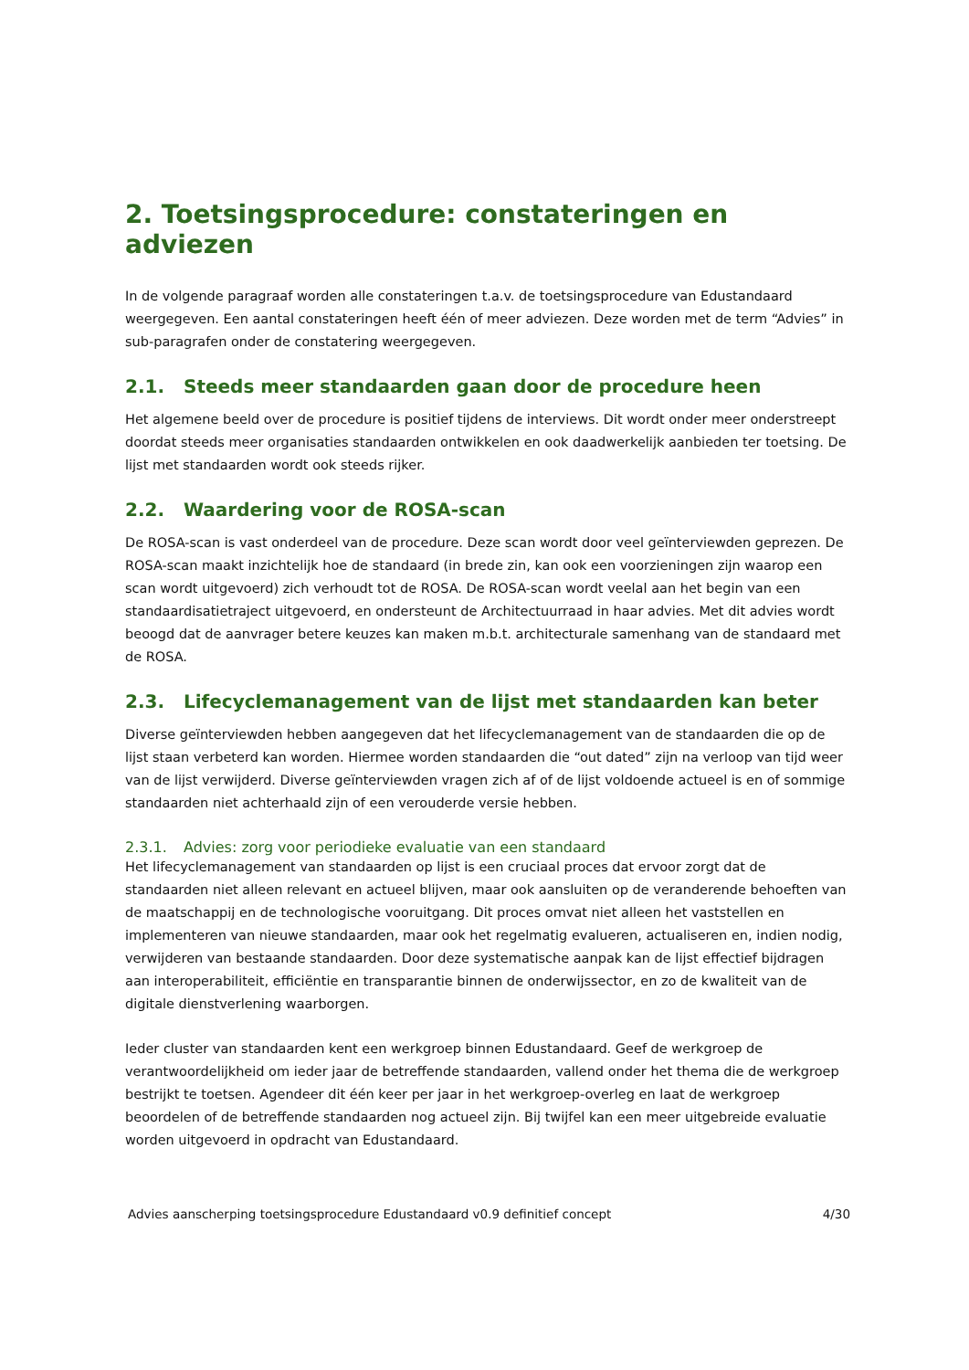2. Toetsingsprocedure: constateringen en adviezen
In de volgende paragraaf worden alle constateringen t.a.v. de toetsingsprocedure van Edustandaard weergegeven. Een aantal constateringen heeft één of meer adviezen. Deze worden met de term “Advies” in sub-paragrafen onder de constatering weergegeven.
2.1. Steeds meer standaarden gaan door de procedure heen
Het algemene beeld over de procedure is positief tijdens de interviews. Dit wordt onder meer onderstreept doordat steeds meer organisaties standaarden ontwikkelen en ook daadwerkelijk aanbieden ter toetsing. De lijst met standaarden wordt ook steeds rijker.
2.2. Waardering voor de ROSA-scan
De ROSA-scan is vast onderdeel van de procedure. Deze scan wordt door veel geïnterviewden geprezen. De ROSA-scan maakt inzichtelijk hoe de standaard (in brede zin, kan ook een voorzieningen zijn waarop een scan wordt uitgevoerd) zich verhoudt tot de ROSA. De ROSA-scan wordt veelal aan het begin van een standaardisatietraject uitgevoerd, en ondersteunt de Architectuurraad in haar advies. Met dit advies wordt beoogd dat de aanvrager betere keuzes kan maken m.b.t. architecturale samenhang van de standaard met de ROSA.
2.3. Lifecyclemanagement van de lijst met standaarden kan beter
Diverse geïnterviewden hebben aangegeven dat het lifecyclemanagement van de standaarden die op de lijst staan verbeterd kan worden. Hiermee worden standaarden die “out dated” zijn na verloop van tijd weer van de lijst verwijderd. Diverse geïnterviewden vragen zich af of de lijst voldoende actueel is en of sommige standaarden niet achterhaald zijn of een verouderde versie hebben.
2.3.1. Advies: zorg voor periodieke evaluatie van een standaard
Het lifecyclemanagement van standaarden op lijst is een cruciaal proces dat ervoor zorgt dat de standaarden niet alleen relevant en actueel blijven, maar ook aansluiten op de veranderende behoeften van de maatschappij en de technologische vooruitgang. Dit proces omvat niet alleen het vaststellen en implementeren van nieuwe standaarden, maar ook het regelmatig evalueren, actualiseren en, indien nodig, verwijderen van bestaande standaarden. Door deze systematische aanpak kan de lijst effectief bijdragen aan interoperabiliteit, efficiëntie en transparantie binnen de onderwijssector, en zo de kwaliteit van de digitale dienstverlening waarborgen.
Ieder cluster van standaarden kent een werkgroep binnen Edustandaard. Geef de werkgroep de verantwoordelijkheid om ieder jaar de betreffende standaarden, vallend onder het thema die de werkgroep bestrijkt te toetsen. Agendeer dit één keer per jaar in het werkgroep-overleg en laat de werkgroep beoordelen of de betreffende standaarden nog actueel zijn. Bij twijfel kan een meer uitgebreide evaluatie worden uitgevoerd in opdracht van Edustandaard.
Advies aanscherping toetsingsprocedure Edustandaard v0.9 definitief concept 4/30